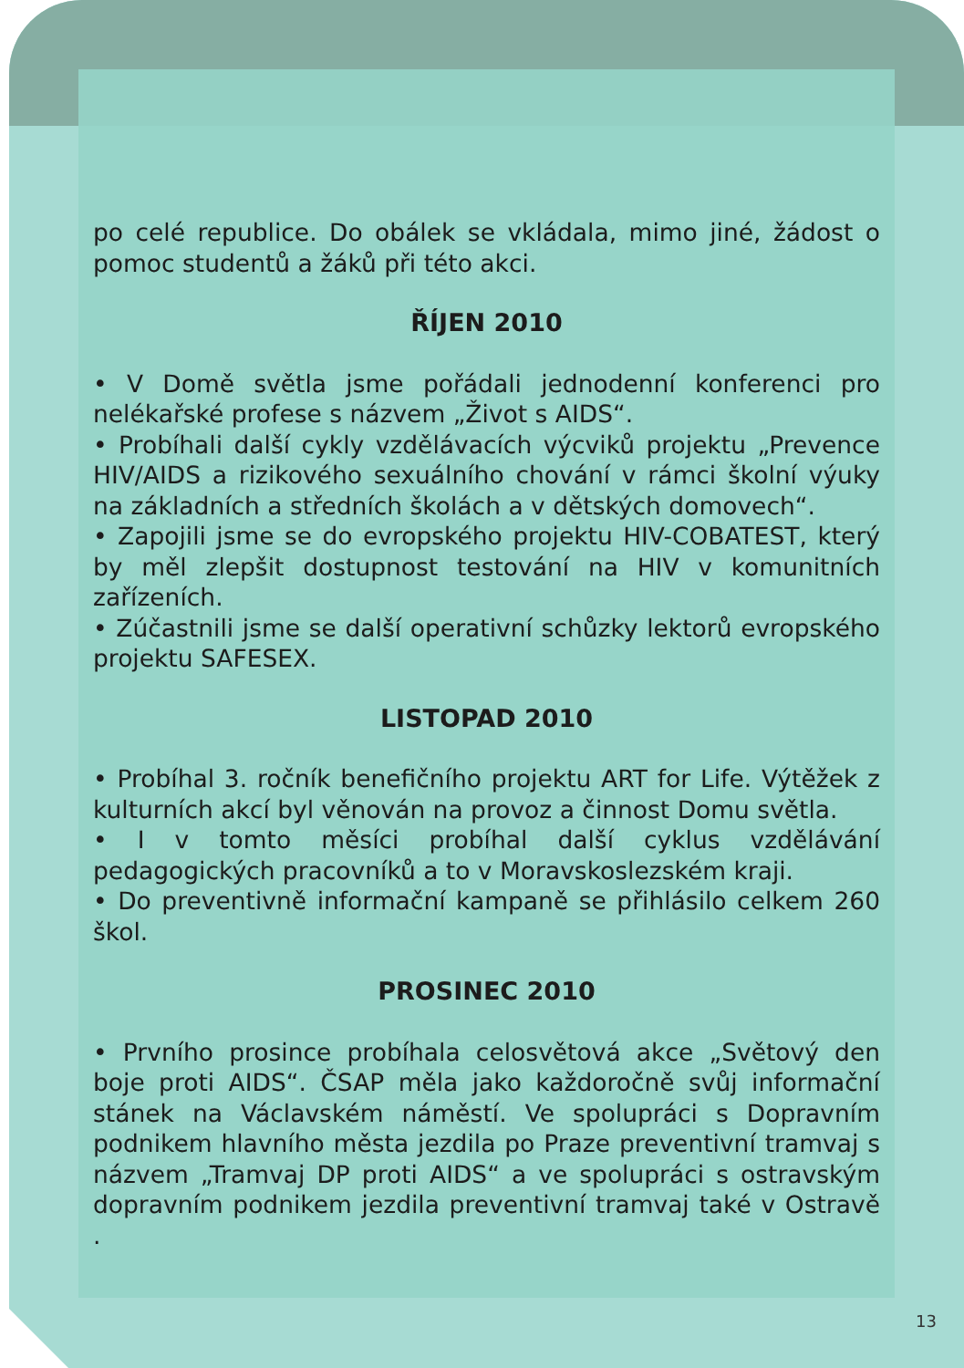po celé republice. Do obálek se vkládala, mimo jiné, žádost o pomoc studentů a žáků při této akci.
ŘÍJEN 2010
• V Domě světla jsme pořádali jednodenní konferenci pro nelékařské profese s názvem „Život s AIDS“.
• Probíhali další cykly vzdělávacích výcviků projektu „Prevence HIV/AIDS a rizikového sexuálního chování v rámci školní výuky na základních a středních školách a v dětských domovech“.
• Zapojili jsme se do evropského projektu HIV-COBATEST, který by měl zlepšit dostupnost testování na HIV v komunitních zařízeních.
• Zúčastnili jsme se další operativní schůzky lektorů evropského projektu SAFESEX.
LISTOPAD 2010
• Probíhal 3. ročník benefičního projektu ART for Life. Výtěžek z kulturních akcí byl věnován na provoz a činnost Domu světla.
• I v tomto měsíci probíhal další cyklus vzdělávání pedagogických pracovníků a to v Moravskoslezském kraji.
• Do preventivně informační kampaně se přihlásilo celkem 260 škol.
PROSINEC 2010
• Prvního prosince probíhala celosvětová akce „Světový den boje proti AIDS“. ČSAP měla jako každoročně svůj informační stánek na Václavském náměstí. Ve spolupráci s Dopravním podnikem hlavního města jezdila po Praze preventivní tramvaj s názvem „Tramvaj DP proti AIDS“ a ve spolupráci s ostravským dopravním podnikem jezdila preventivní tramvaj také v Ostravě .
13